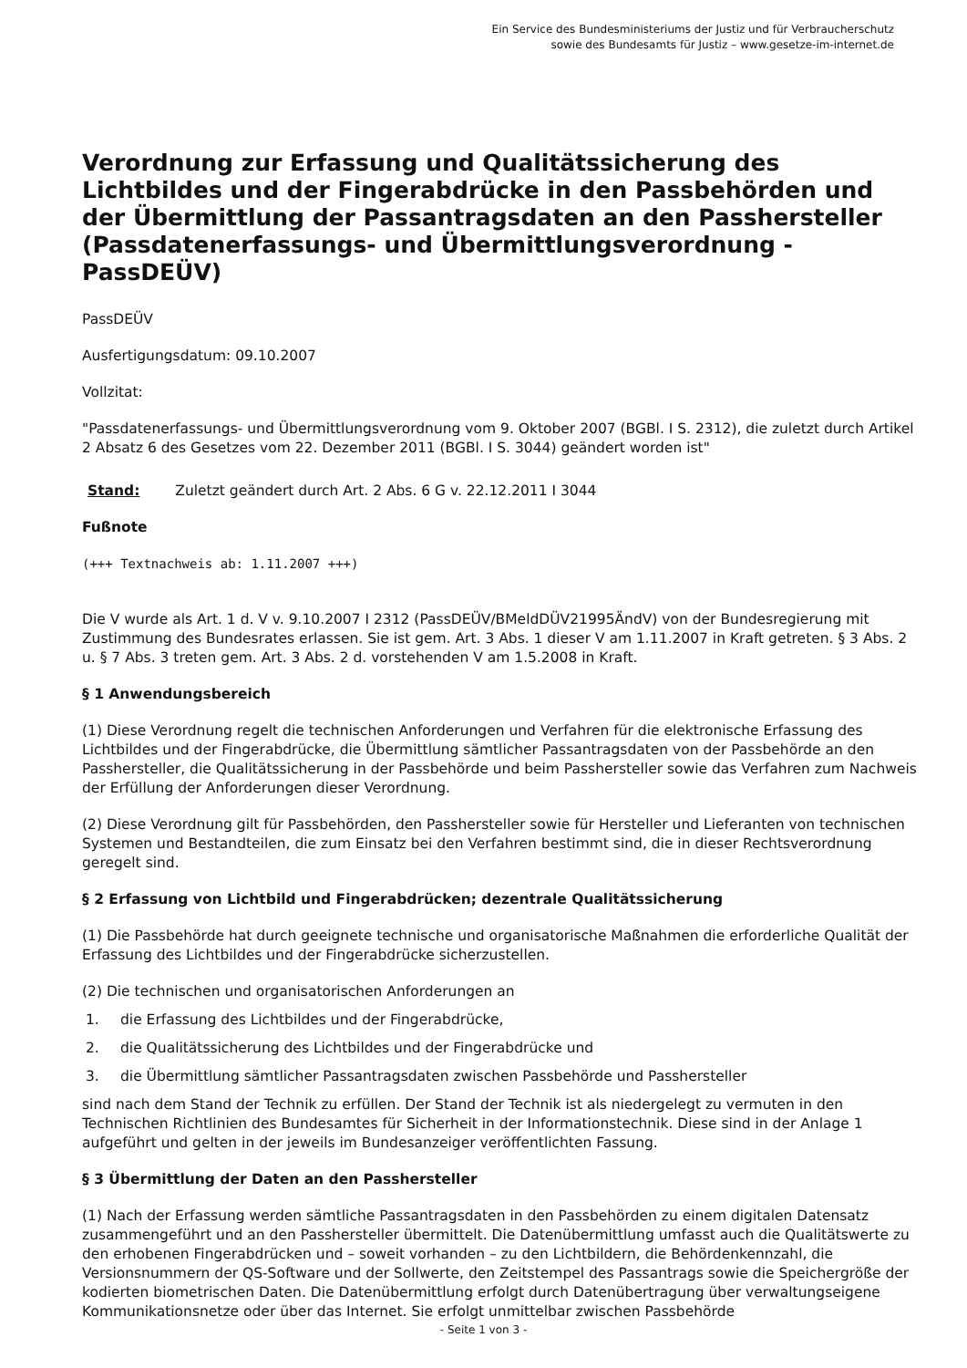Ein Service des Bundesministeriums der Justiz und für Verbraucherschutz
sowie des Bundesamts für Justiz – www.gesetze-im-internet.de
Verordnung zur Erfassung und Qualitätssicherung des Lichtbildes und der Fingerabdrücke in den Passbehörden und der Übermittlung der Passantragsdaten an den Passhersteller (Passdatenerfassungs- und Übermittlungsverordnung - PassDEÜV)
PassDEÜV
Ausfertigungsdatum: 09.10.2007
Vollzitat:
"Passdatenerfassungs- und Übermittlungsverordnung vom 9. Oktober 2007 (BGBl. I S. 2312), die zuletzt durch Artikel 2 Absatz 6 des Gesetzes vom 22. Dezember 2011 (BGBl. I S. 3044) geändert worden ist"
Stand: Zuletzt geändert durch Art. 2 Abs. 6 G v. 22.12.2011 I 3044
Fußnote
(+++ Textnachweis ab: 1.11.2007 +++)
Die V wurde als Art. 1 d. V v. 9.10.2007 I 2312 (PassDEÜV/BMeldDÜV21995ÄndV) von der Bundesregierung mit Zustimmung des Bundesrates erlassen. Sie ist gem. Art. 3 Abs. 1 dieser V am 1.11.2007 in Kraft getreten. § 3 Abs. 2 u. § 7 Abs. 3 treten gem. Art. 3 Abs. 2 d. vorstehenden V am 1.5.2008 in Kraft.
§ 1 Anwendungsbereich
(1) Diese Verordnung regelt die technischen Anforderungen und Verfahren für die elektronische Erfassung des Lichtbildes und der Fingerabdrücke, die Übermittlung sämtlicher Passantragsdaten von der Passbehörde an den Passhersteller, die Qualitätssicherung in der Passbehörde und beim Passhersteller sowie das Verfahren zum Nachweis der Erfüllung der Anforderungen dieser Verordnung.
(2) Diese Verordnung gilt für Passbehörden, den Passhersteller sowie für Hersteller und Lieferanten von technischen Systemen und Bestandteilen, die zum Einsatz bei den Verfahren bestimmt sind, die in dieser Rechtsverordnung geregelt sind.
§ 2 Erfassung von Lichtbild und Fingerabdrücken; dezentrale Qualitätssicherung
(1) Die Passbehörde hat durch geeignete technische und organisatorische Maßnahmen die erforderliche Qualität der Erfassung des Lichtbildes und der Fingerabdrücke sicherzustellen.
(2) Die technischen und organisatorischen Anforderungen an
1. die Erfassung des Lichtbildes und der Fingerabdrücke,
2. die Qualitätssicherung des Lichtbildes und der Fingerabdrücke und
3. die Übermittlung sämtlicher Passantragsdaten zwischen Passbehörde und Passhersteller
sind nach dem Stand der Technik zu erfüllen. Der Stand der Technik ist als niedergelegt zu vermuten in den Technischen Richtlinien des Bundesamtes für Sicherheit in der Informationstechnik. Diese sind in der Anlage 1 aufgeführt und gelten in der jeweils im Bundesanzeiger veröffentlichten Fassung.
§ 3 Übermittlung der Daten an den Passhersteller
(1) Nach der Erfassung werden sämtliche Passantragsdaten in den Passbehörden zu einem digitalen Datensatz zusammengeführt und an den Passhersteller übermittelt. Die Datenübermittlung umfasst auch die Qualitätswerte zu den erhobenen Fingerabdrücken und – soweit vorhanden – zu den Lichtbildern, die Behördenkennzahl, die Versionsnummern der QS-Software und der Sollwerte, den Zeitstempel des Passantrags sowie die Speichergröße der kodierten biometrischen Daten. Die Datenübermittlung erfolgt durch Datenübertragung über verwaltungseigene Kommunikationsnetze oder über das Internet. Sie erfolgt unmittelbar zwischen Passbehörde
- Seite 1 von 3 -